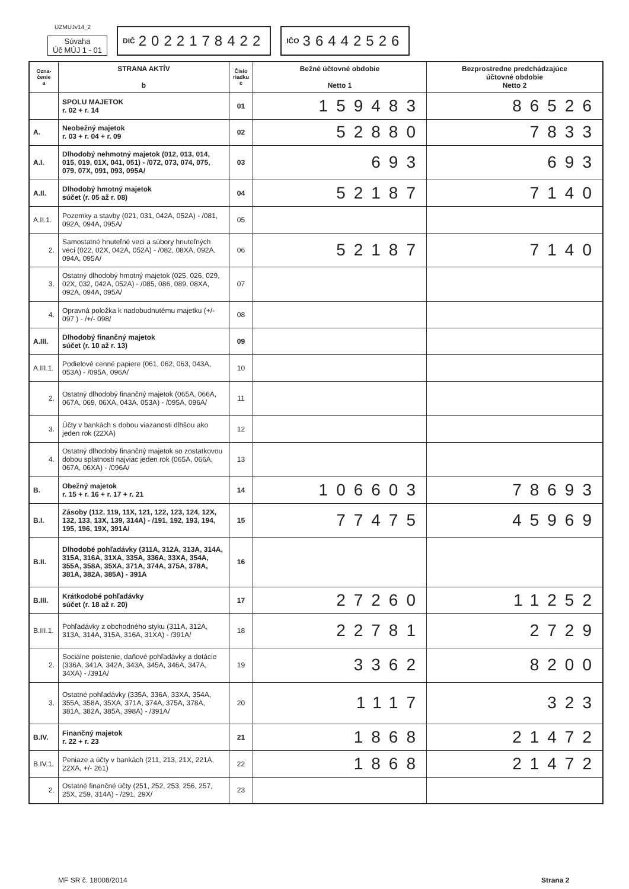UZMUJv14_2
Súvaha
Úč MÚJ 1 - 01
DIČ 2022178422
IČO 36442526
| Ozna- čenie a | STRANA AKTÍV b | Číslo riadku c | Bežné účtovné obdobie Netto 1 | Bezprostredne predchádzajúce účtovné obdobie Netto 2 |
| --- | --- | --- | --- | --- |
| | SPOLU MAJETOK r. 02 + r. 14 | 01 | 159483 | 86526 |
| A. | Neobežný majetok r. 03 + r. 04 + r. 09 | 02 | 52880 | 7833 |
| A.I. | Dlhodobý nehmotný majetok (012, 013, 014, 015, 019, 01X, 041, 051) - /072, 073, 074, 075, 079, 07X, 091, 093, 095A/ | 03 | 693 | 693 |
| A.II. | Dlhodobý hmotný majetok súčet (r. 05 až r. 08) | 04 | 52187 | 7140 |
| A.II.1. | Pozemky a stavby (021, 031, 042A, 052A) - /081, 092A, 094A, 095A/ | 05 | | |
| 2. | Samostatné hnuteľné veci a súbory hnuteľných vecí (022, 02X, 042A, 052A) - /082, 08XA, 092A, 094A, 095A/ | 06 | 52187 | 7140 |
| 3. | Ostatný dlhodobý hmotný majetok (025, 026, 029, 02X, 032, 042A, 052A) - /085, 086, 089, 08XA, 092A, 094A, 095A/ | 07 | | |
| 4. | Opravná položka k nadobudnutému majetku (+/- 097 ) - /+/- 098/ | 08 | | |
| A.III. | Dlhodobý finančný majetok súčet (r. 10 až r. 13) | 09 | | |
| A.III.1. | Podielové cenné papiere (061, 062, 063, 043A, 053A) - /095A, 096A/ | 10 | | |
| 2. | Ostatný dlhodobý finančný majetok (065A, 066A, 067A, 069, 06XA, 043A, 053A) - /095A, 096A/ | 11 | | |
| 3. | Účty v bankách s dobou viazanosti dlhšou ako jeden rok (22XA) | 12 | | |
| 4. | Ostatný dlhodobý finančný majetok so zostatkovou dobou splatnosti najviac jeden rok (065A, 066A, 067A, 06XA) - /096A/ | 13 | | |
| B. | Obežný majetok r. 15 + r. 16 + r. 17 + r. 21 | 14 | 106603 | 78693 |
| B.I. | Zásoby (112, 119, 11X, 121, 122, 123, 124, 12X, 132, 133, 13X, 139, 314A) - /191, 192, 193, 194, 195, 196, 19X, 391A/ | 15 | 77475 | 45969 |
| B.II. | Dlhodobé pohľadávky (311A, 312A, 313A, 314A, 315A, 316A, 31XA, 335A, 336A, 33XA, 354A, 355A, 358A, 35XA, 371A, 374A, 375A, 378A, 381A, 382A, 385A) - 391A | 16 | | |
| B.III. | Krátkodobé pohľadávky súčet (r. 18 až r. 20) | 17 | 27260 | 11252 |
| B.III.1. | Pohľadávky z obchodného styku (311A, 312A, 313A, 314A, 315A, 316A, 31XA) - /391A/ | 18 | 22781 | 2729 |
| 2. | Sociálne poistenie, daňové pohľadávky a dotácie (336A, 341A, 342A, 343A, 345A, 346A, 347A, 34XA) - /391A/ | 19 | 3362 | 8200 |
| 3. | Ostatné pohľadávky (335A, 336A, 33XA, 354A, 355A, 358A, 35XA, 371A, 374A, 375A, 378A, 381A, 382A, 385A, 398A) - /391A/ | 20 | 1117 | 323 |
| B.IV. | Finančný majetok r. 22 + r. 23 | 21 | 1868 | 21472 |
| B.IV.1. | Peniaze a účty v bankách (211, 213, 21X, 221A, 22XA, +/- 261) | 22 | 1868 | 21472 |
| 2. | Ostatné finančné účty (251, 252, 253, 256, 257, 25X, 259, 314A) - /291, 29X/ | 23 | | |
MF SR č. 18008/2014 Strana 2